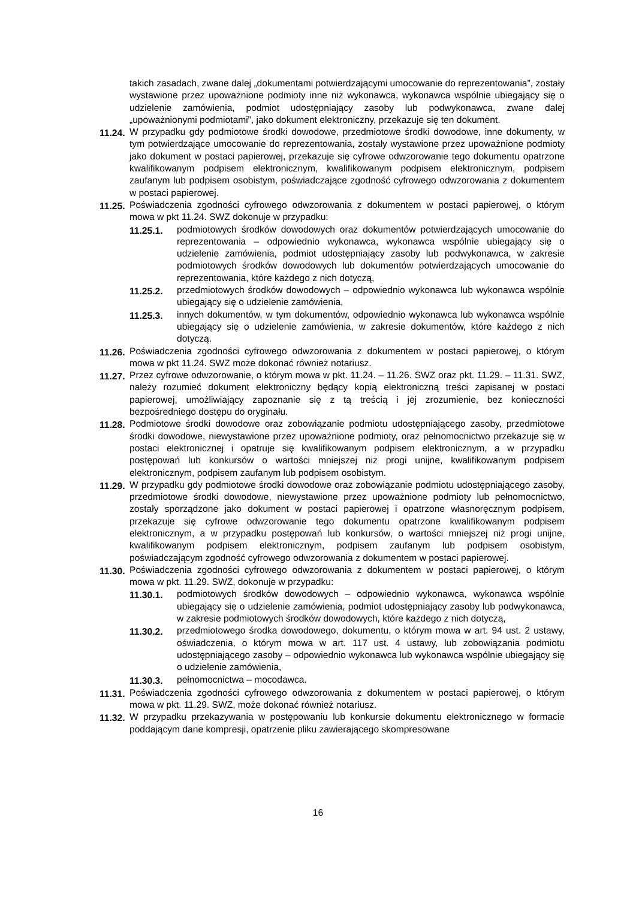takich zasadach, zwane dalej „dokumentami potwierdzającymi umocowanie do reprezentowania”, zostały wystawione przez upoważnione podmioty inne niż wykonawca, wykonawca wspólnie ubiegający się o udzielenie zamówienia, podmiot udostępniający zasoby lub podwykonawca, zwane dalej „upoważnionymi podmiotami”, jako dokument elektroniczny, przekazuje się ten dokument.
11.24. W przypadku gdy podmiotowe środki dowodowe, przedmiotowe środki dowodowe, inne dokumenty, w tym potwierdzające umocowanie do reprezentowania, zostały wystawione przez upoważnione podmioty jako dokument w postaci papierowej, przekazuje się cyfrowe odwzorowanie tego dokumentu opatrzone kwalifikowanym podpisem elektronicznym, kwalifikowanym podpisem elektronicznym, podpisem zaufanym lub podpisem osobistym, poświadczające zgodność cyfrowego odwzorowania z dokumentem w postaci papierowej.
11.25. Poświadczenia zgodności cyfrowego odwzorowania z dokumentem w postaci papierowej, o którym mowa w pkt 11.24. SWZ dokonuje w przypadku:
11.25.1. podmiotowych środków dowodowych oraz dokumentów potwierdzających umocowanie do reprezentowania – odpowiednio wykonawca, wykonawca wspólnie ubiegający się o udzielenie zamówienia, podmiot udostępniający zasoby lub podwykonawca, w zakresie podmiotowych środków dowodowych lub dokumentów potwierdzających umocowanie do reprezentowania, które każdego z nich dotyczą,
11.25.2. przedmiotowych środków dowodowych – odpowiednio wykonawca lub wykonawca wspólnie ubiegający się o udzielenie zamówienia,
11.25.3. innych dokumentów, w tym dokumentów, odpowiednio wykonawca lub wykonawca wspólnie ubiegający się o udzielenie zamówienia, w zakresie dokumentów, które każdego z nich dotyczą.
11.26. Poświadczenia zgodności cyfrowego odwzorowania z dokumentem w postaci papierowej, o którym mowa w pkt 11.24. SWZ może dokonać również notariusz.
11.27. Przez cyfrowe odwzorowanie, o którym mowa w pkt. 11.24. – 11.26. SWZ oraz pkt. 11.29. – 11.31. SWZ, należy rozumieć dokument elektroniczny będący kopią elektroniczną treści zapisanej w postaci papierowej, umożliwiający zapoznanie się z tą treścią i jej zrozumienie, bez konieczności bezpośredniego dostępu do oryginału.
11.28. Podmiotowe środki dowodowe oraz zobowiązanie podmiotu udostępniającego zasoby, przedmiotowe środki dowodowe, niewystawione przez upoważnione podmioty, oraz pełnomocnictwo przekazuje się w postaci elektronicznej i opatruje się kwalifikowanym podpisem elektronicznym, a w przypadku postępowań lub konkursów o wartości mniejszej niż progi unijne, kwalifikowanym podpisem elektronicznym, podpisem zaufanym lub podpisem osobistym.
11.29. W przypadku gdy podmiotowe środki dowodowe oraz zobowiązanie podmiotu udostępniającego zasoby, przedmiotowe środki dowodowe, niewystawione przez upoważnione podmioty lub pełnomocnictwo, zostały sporządzone jako dokument w postaci papierowej i opatrzone własnoręcznym podpisem, przekazuje się cyfrowe odwzorowanie tego dokumentu opatrzone kwalifikowanym podpisem elektronicznym, a w przypadku postępowań lub konkursów, o wartości mniejszej niż progi unijne, kwalifikowanym podpisem elektronicznym, podpisem zaufanym lub podpisem osobistym, poświadczającym zgodność cyfrowego odwzorowania z dokumentem w postaci papierowej.
11.30. Poświadczenia zgodności cyfrowego odwzorowania z dokumentem w postaci papierowej, o którym mowa w pkt. 11.29. SWZ, dokonuje w przypadku:
11.30.1. podmiotowych środków dowodowych – odpowiednio wykonawca, wykonawca wspólnie ubiegający się o udzielenie zamówienia, podmiot udostępniający zasoby lub podwykonawca, w zakresie podmiotowych środków dowodowych, które każdego z nich dotyczą,
11.30.2. przedmiotowego środka dowodowego, dokumentu, o którym mowa w art. 94 ust. 2 ustawy, oświadczenia, o którym mowa w art. 117 ust. 4 ustawy, lub zobowiązania podmiotu udostępniającego zasoby – odpowiednio wykonawca lub wykonawca wspólnie ubiegający się o udzielenie zamówienia,
11.30.3. pełnomocnictwa – mocodawca.
11.31. Poświadczenia zgodności cyfrowego odwzorowania z dokumentem w postaci papierowej, o którym mowa w pkt. 11.29. SWZ, może dokonać również notariusz.
11.32. W przypadku przekazywania w postępowaniu lub konkursie dokumentu elektronicznego w formacie poddającym dane kompresji, opatrzenie pliku zawierającego skompresowane
16